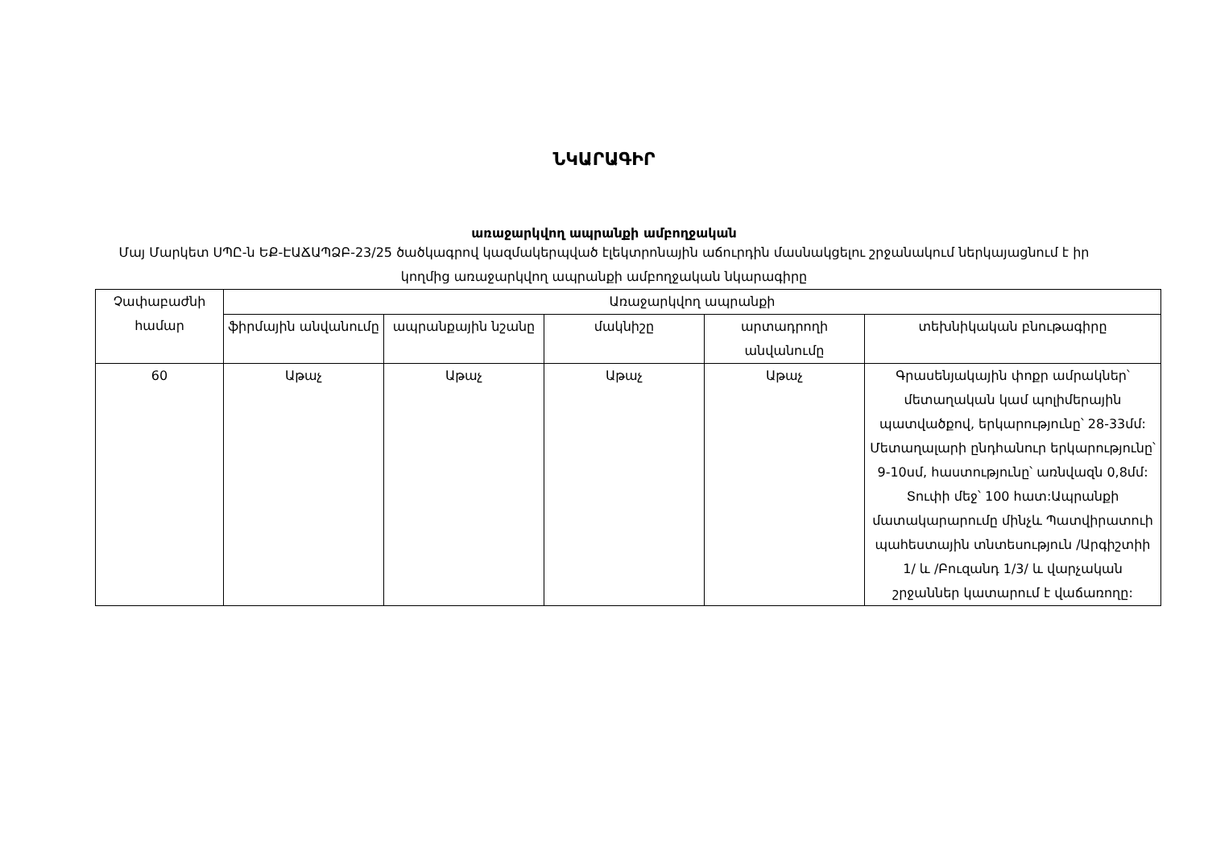ՆԿԱՐԱԳԻՐ
առաջարկվող ապրանքի ամբողջական
Մայ Մարկետ ՍՊԸ-ն ԵՔ-ԷԱՃԱՊՁԲ-23/25 ծածկագրով կազմակերպված էլեկտրոնային աճուրդին մասնակցելու շրջանակում ներկայացնում է իր կողմից առաջարկվող ապրանքի ամբողջական նկարագիրը
| Չափաբաժնի համար | Առաջարկվող ապրանքի | | | | |
| --- | --- | --- | --- | --- | --- |
| | ֆիրմային անվանումը | ապրանքային նշանը | մակնիշը | արտադրողի անվանումը | տեխնիկական բնութագիրը |
| 60 | Աթաչ | Աթաչ | Աթաչ | Աթաչ | Գրասենյակային փոքր ամրակներ՝ մետաղական կամ պոլիմերային պատվածքով, երկարությունը՝ 28-33մմ: Մետաղալարի ընդհանուր երկարությունը՝ 9-10սմ, հաստությունը՝ առնվազն 0,8մմ: Տուփի մեջ՝ 100 հատ:Ապրանքի մատակարարումը մինչև Պատվիրատուի պահեստային տնտեսություն /Արգիշտիի 1/ և /Բուզանդ 1/3/ և վարչական շրջաններ կատարում է վաճառողը: |